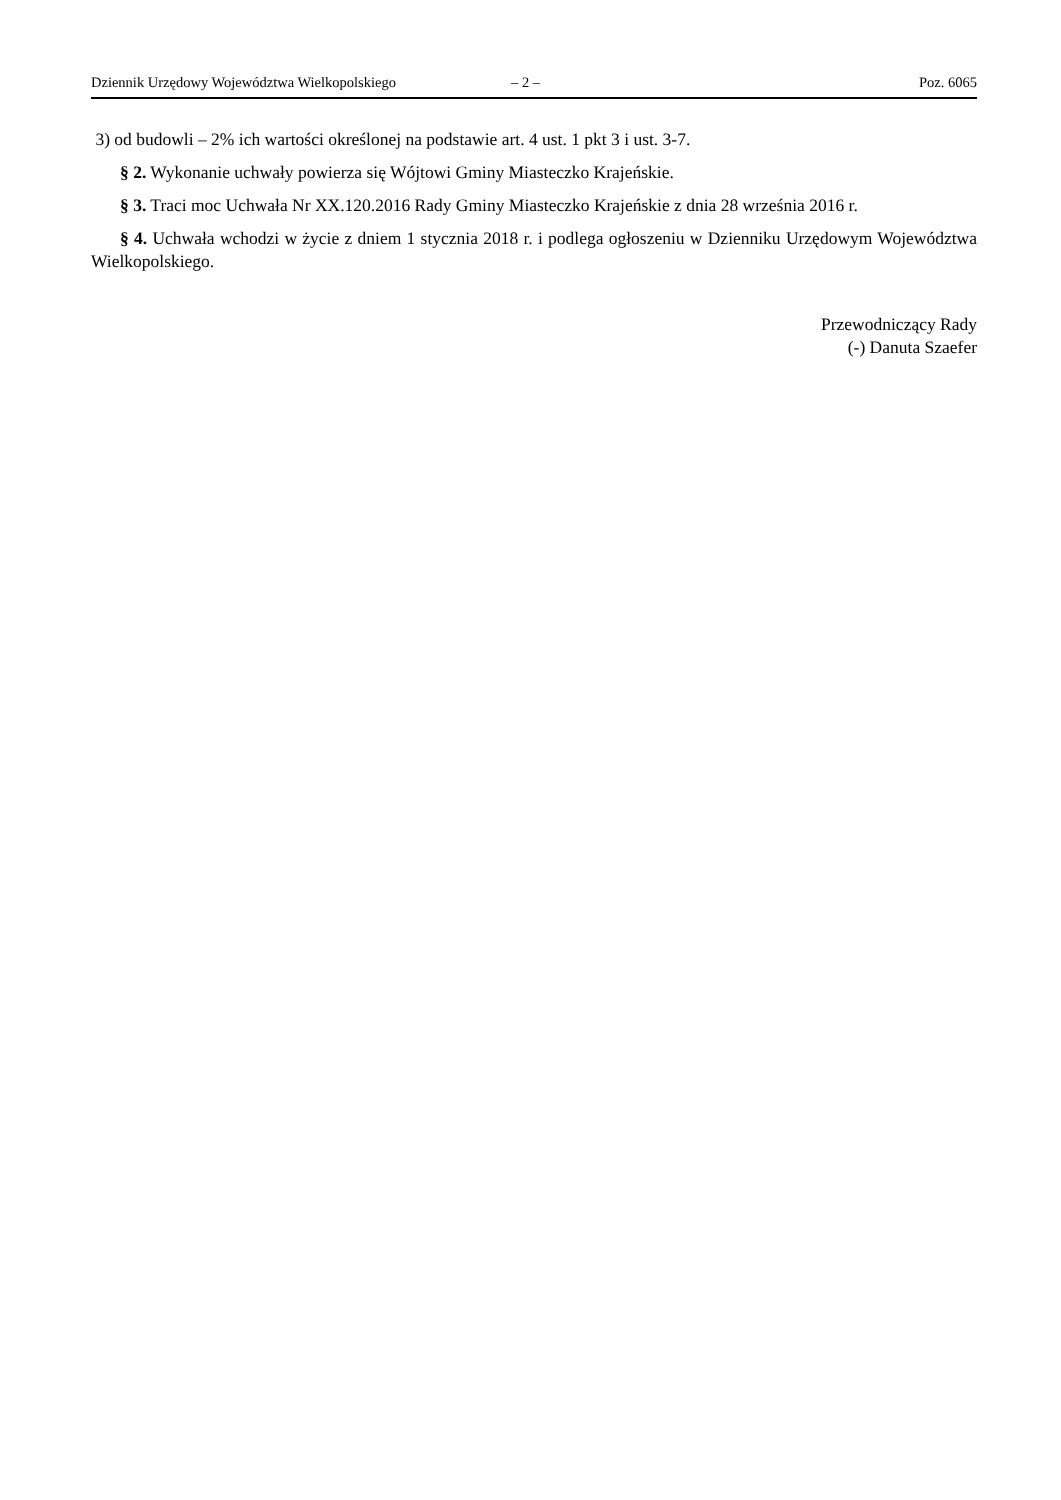Dziennik Urzędowy Województwa Wielkopolskiego – 2 – Poz. 6065
3) od budowli – 2% ich wartości określonej na podstawie art. 4 ust. 1 pkt 3 i ust. 3-7.
§ 2. Wykonanie uchwały powierza się Wójtowi Gminy Miasteczko Krajeńskie.
§ 3. Traci moc Uchwała Nr XX.120.2016 Rady Gminy Miasteczko Krajeńskie z dnia 28 września 2016 r.
§ 4. Uchwała wchodzi w życie z dniem 1 stycznia 2018 r. i podlega ogłoszeniu w Dzienniku Urzędowym Województwa Wielkopolskiego.
Przewodniczący Rady
(-) Danuta Szaefer